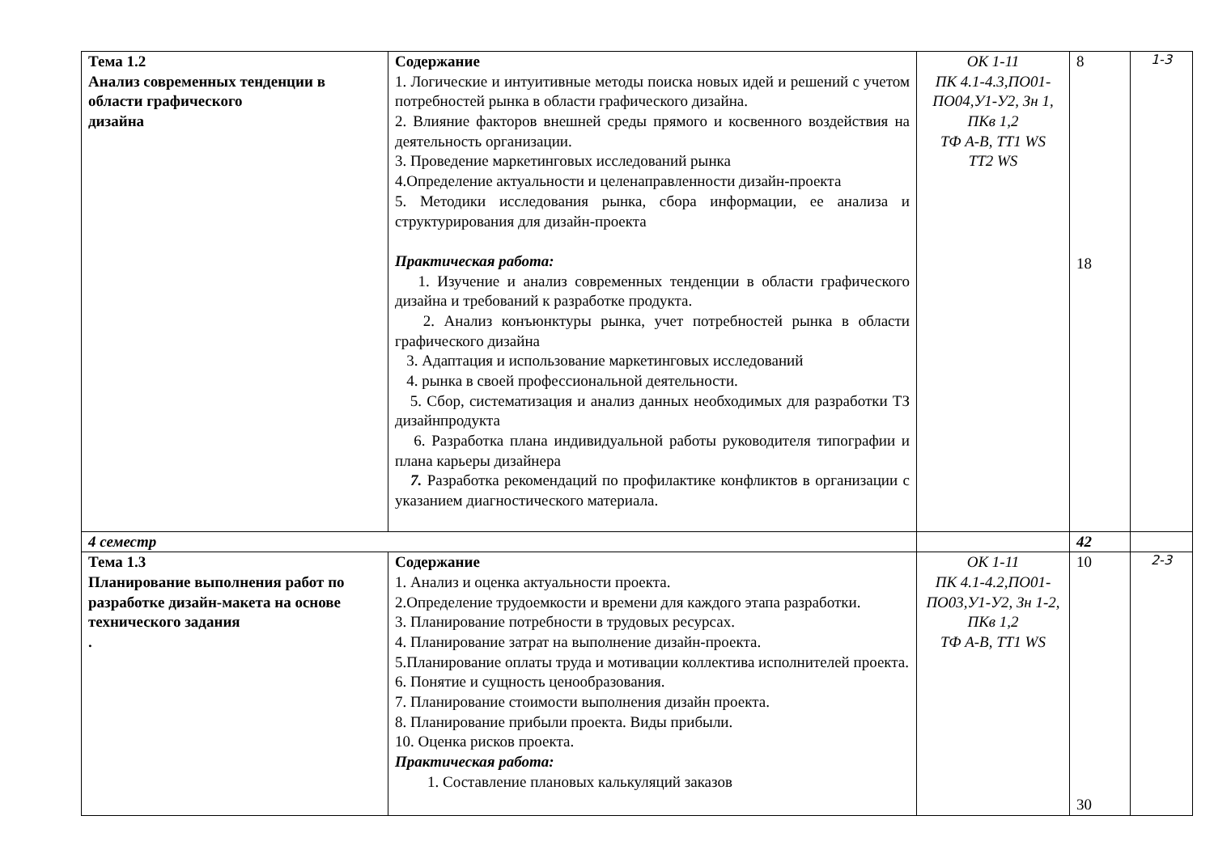| Тема 1.2 Анализ современных тенденции в области графического дизайна | Содержание 1. Логические и интуитивные методы поиска новых идей и решений с учетом потребностей рынка в области графического дизайна. 2. Влияние факторов внешней среды прямого и косвенного воздействия на деятельность организации. 3. Проведение маркетинговых исследований рынка 4.Определение актуальности и целенаправленности дизайн-проекта 5. Методики исследования рынка, сбора информации, ее анализа и структурирования для дизайн-проекта Практическая работа: 1. Изучение и анализ современных тенденции в области графического дизайна и требований к разработке продукта. 2. Анализ конъюнктуры рынка, учет потребностей рынка в области графического дизайна 3. Адаптация и использование маркетинговых исследований 4. рынка в своей профессиональной деятельности. 5. Сбор, систематизация и анализ данных необходимых для разработки ТЗ дизайнпродукта 6. Разработка плана индивидуальной работы руководителя типографии и плана карьеры дизайнера 7. Разработка рекомендаций по профилактике конфликтов в организации с указанием диагностического материала. | ОК 1-11 ПК 4.1-4.3,ПО01-ПО04,У1-У2, Зн 1, ПКв 1,2 ТФ А-В, ТТ1 WS ТТ2 WS | 8 18 | 1-3 |
| 4 семестр | | | 42 | |
| Тема 1.3 Планирование выполнения работ по разработке дизайн-макета на основе технического задания . | Содержание 1. Анализ и оценка актуальности проекта. 2.Определение трудоемкости и времени для каждого этапа разработки. 3. Планирование потребности в трудовых ресурсах. 4. Планирование затрат на выполнение дизайн-проекта. 5.Планирование оплаты труда и мотивации коллектива исполнителей проекта. 6. Понятие и сущность ценообразования. 7. Планирование стоимости выполнения дизайн проекта. 8. Планирование прибыли проекта. Виды прибыли. 10. Оценка рисков проекта. Практическая работа: 1. Составление плановых калькуляций заказов | ОК 1-11 ПК 4.1-4.2,ПО01-ПО03,У1-У2, Зн 1-2, ПКв 1,2 ТФ А-В, ТТ1 WS | 10 30 | 2-3 |